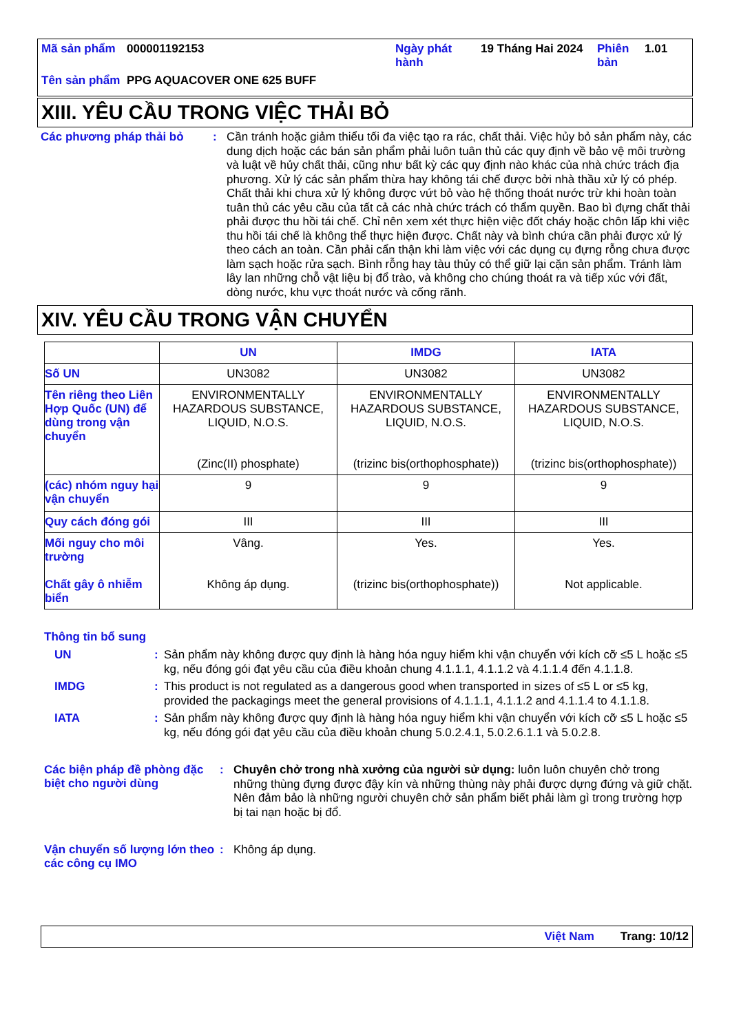| Mã sản phẩm | 000001192153 | Ngày phát hành | 19 Tháng Hai 2024 | Phiên bản | 1.01 |
| Tên sản phẩm | PPG AQUACOVER ONE 625 BUFF | | | | |
XIII. YÊU CẦU TRONG VIỆC THẢI BỎ
Các phương pháp thải bỏ :
Cần tránh hoặc giảm thiểu tối đa việc tạo ra rác, chất thải. Việc hủy bỏ sản phẩm này, các dung dịch hoặc các bán sản phẩm phải luôn tuân thủ các quy định về bảo vệ môi trường và luật về hủy chất thải, cũng như bất kỳ các quy định nào khác của nhà chức trách địa phương. Xử lý các sản phẩm thừa hay không tái chế được bởi nhà thầu xử lý có phép. Chất thải khi chưa xử lý không được vứt bỏ vào hệ thống thoát nước trừ khi hoàn toàn tuân thủ các yêu cầu của tất cả các nhà chức trách có thẩm quyền. Bao bì đựng chất thải phải được thu hồi tái chế. Chỉ nên xem xét thực hiện việc đốt cháy hoặc chôn lấp khi việc thu hồi tái chế là không thể thực hiện được. Chất này và bình chứa cần phải được xử lý theo cách an toàn. Cần phải cẩn thận khi làm việc với các dụng cụ đựng rỗng chưa được làm sạch hoặc rửa sạch. Bình rỗng hay tàu thủy có thể giữ lại cặn sản phẩm. Tránh làm lây lan những chỗ vật liệu bị đổ trào, và không cho chúng thoát ra và tiếp xúc với đất, dòng nước, khu vực thoát nước và cống rãnh.
XIV. YÊU CẦU TRONG VẬN CHUYỂN
| | UN | IMDG | IATA |
| --- | --- | --- | --- |
| Số UN | UN3082 | UN3082 | UN3082 |
| Tên riêng theo Liên Hợp Quốc (UN) để dùng trong vận chuyển | ENVIRONMENTALLY HAZARDOUS SUBSTANCE, LIQUID, N.O.S. (Zinc(II) phosphate) | ENVIRONMENTALLY HAZARDOUS SUBSTANCE, LIQUID, N.O.S. (trizinc bis(orthophosphate)) | ENVIRONMENTALLY HAZARDOUS SUBSTANCE, LIQUID, N.O.S. (trizinc bis(orthophosphate)) |
| (các) nhóm nguy hại vận chuyển | 9 | 9 | 9 |
| Quy cách đóng gói | III | III | III |
| Mối nguy cho môi trường Chất gây ô nhiễm biển | Vâng. Không áp dụng. | Yes. (trizinc bis(orthophosphate)) | Yes. Not applicable. |
Thông tin bổ sung
UN :
Sản phẩm này không được quy định là hàng hóa nguy hiểm khi vận chuyển với kích cỡ ≤5 L hoặc ≤5 kg, nếu đóng gói đạt yêu cầu của điều khoản chung 4.1.1.1, 4.1.1.2 và 4.1.1.4 đến 4.1.1.8.
IMDG :
This product is not regulated as a dangerous good when transported in sizes of ≤5 L or ≤5 kg, provided the packagings meet the general provisions of 4.1.1.1, 4.1.1.2 and 4.1.1.4 to 4.1.1.8.
IATA :
Sản phẩm này không được quy định là hàng hóa nguy hiểm khi vận chuyển với kích cỡ ≤5 L hoặc ≤5 kg, nếu đóng gói đạt yêu cầu của điều khoản chung 5.0.2.4.1, 5.0.2.6.1.1 và 5.0.2.8.
Các biện pháp đề phòng đặc biệt cho người dùng
:
Chuyên chở trong nhà xưởng của người sử dụng: luôn luôn chuyên chở trong những thùng đựng được đậy kín và những thùng này phải được dựng đứng và giữ chặt. Nên đảm bảo là những người chuyên chở sản phẩm biết phải làm gì trong trường hợp bị tai nạn hoặc bị đổ.
Vận chuyển số lượng lớn theo các công cụ IMO
:
Không áp dụng.
Việt Nam Trang: 10/12